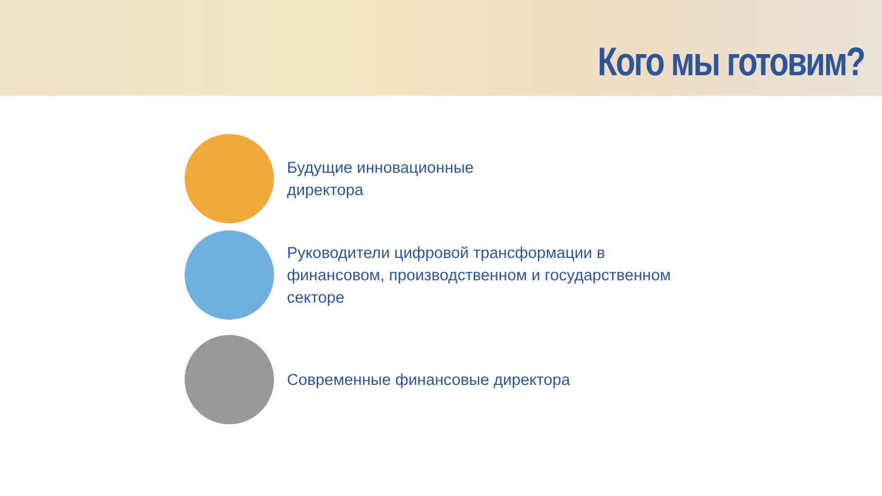Кого мы готовим?
Будущие инновационные
директора
Руководители цифровой трансформации в
финансовом, производственном и государственном
секторе
Современные финансовые директора